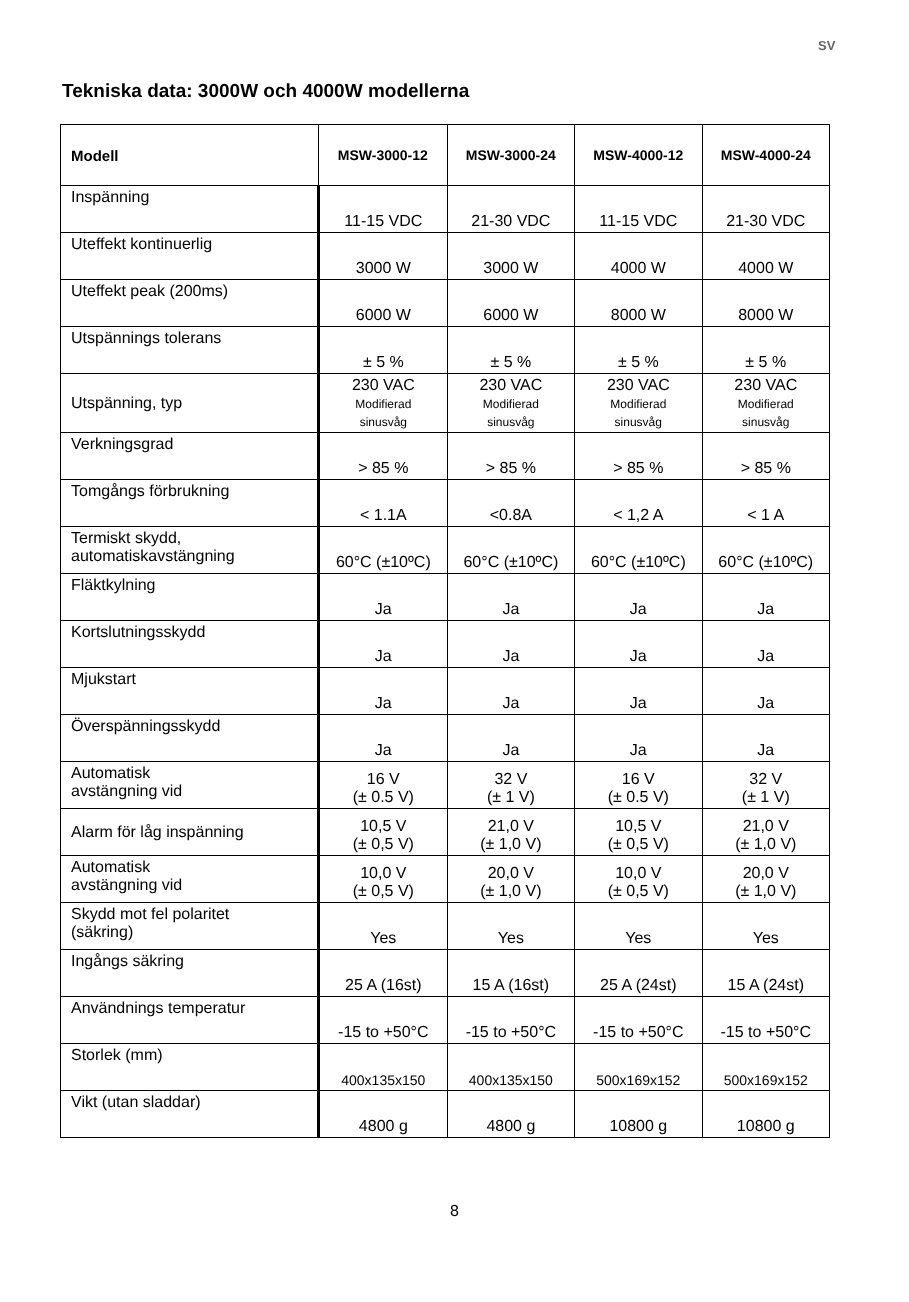SV
Tekniska data: 3000W och 4000W modellerna
| Modell | MSW-3000-12 | MSW-3000-24 | MSW-4000-12 | MSW-4000-24 |
| --- | --- | --- | --- | --- |
| Inspänning | 11-15 VDC | 21-30 VDC | 11-15 VDC | 21-30 VDC |
| Uteffekt kontinuerlig | 3000 W | 3000 W | 4000 W | 4000 W |
| Uteffekt peak (200ms) | 6000 W | 6000 W | 8000 W | 8000 W |
| Utspännings tolerans | ± 5 % | ± 5 % | ± 5 % | ± 5 % |
| Utspänning, typ | 230 VAC Modifierad sinusvåg | 230 VAC Modifierad sinusvåg | 230 VAC Modifierad sinusvåg | 230 VAC Modifierad sinusvåg |
| Verkningsgrad | > 85 % | > 85 % | > 85 % | > 85 % |
| Tomgångs förbrukning | < 1.1A | <0.8A | < 1,2 A | < 1 A |
| Termiskt skydd, automatiskavstängning | 60°C (±10ºC) | 60°C (±10ºC) | 60°C (±10ºC) | 60°C (±10ºC) |
| Fläktkylning | Ja | Ja | Ja | Ja |
| Kortslutningsskydd | Ja | Ja | Ja | Ja |
| Mjukstart | Ja | Ja | Ja | Ja |
| Överspänningsskydd | Ja | Ja | Ja | Ja |
| Automatisk avstängning vid | 16 V (± 0.5 V) | 32 V (± 1 V) | 16 V (± 0.5 V) | 32 V (± 1 V) |
| Alarm för låg inspänning | 10,5 V (± 0,5 V) | 21,0 V (± 1,0 V) | 10,5 V (± 0,5 V) | 21,0 V (± 1,0 V) |
| Automatisk avstängning vid | 10,0 V (± 0,5 V) | 20,0 V (± 1,0 V) | 10,0 V (± 0,5 V) | 20,0 V (± 1,0 V) |
| Skydd mot fel polaritet (säkring) | Yes | Yes | Yes | Yes |
| Ingångs säkring | 25 A (16st) | 15 A (16st) | 25 A (24st) | 15 A (24st) |
| Användnings temperatur | -15 to +50°C | -15 to +50°C | -15 to +50°C | -15 to +50°C |
| Storlek (mm) | 400x135x150 | 400x135x150 | 500x169x152 | 500x169x152 |
| Vikt (utan sladdar) | 4800 g | 4800 g | 10800 g | 10800 g |
8